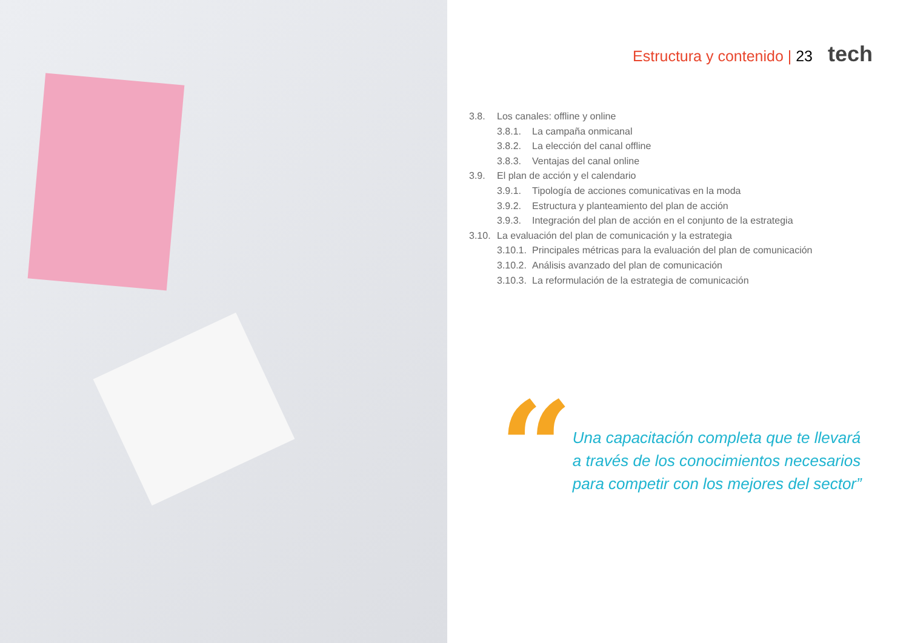Estructura y contenido | 23 tech
3.8. Los canales: offline y online
3.8.1. La campaña onmicanal
3.8.2. La elección del canal offline
3.8.3. Ventajas del canal online
3.9. El plan de acción y el calendario
3.9.1. Tipología de acciones comunicativas en la moda
3.9.2. Estructura y planteamiento del plan de acción
3.9.3. Integración del plan de acción en el conjunto de la estrategia
3.10. La evaluación del plan de comunicación y la estrategia
3.10.1. Principales métricas para la evaluación del plan de comunicación
3.10.2. Análisis avanzado del plan de comunicación
3.10.3. La reformulación de la estrategia de comunicación
“
Una capacitación completa que te llevará a través de los conocimientos necesarios para competir con los mejores del sector”